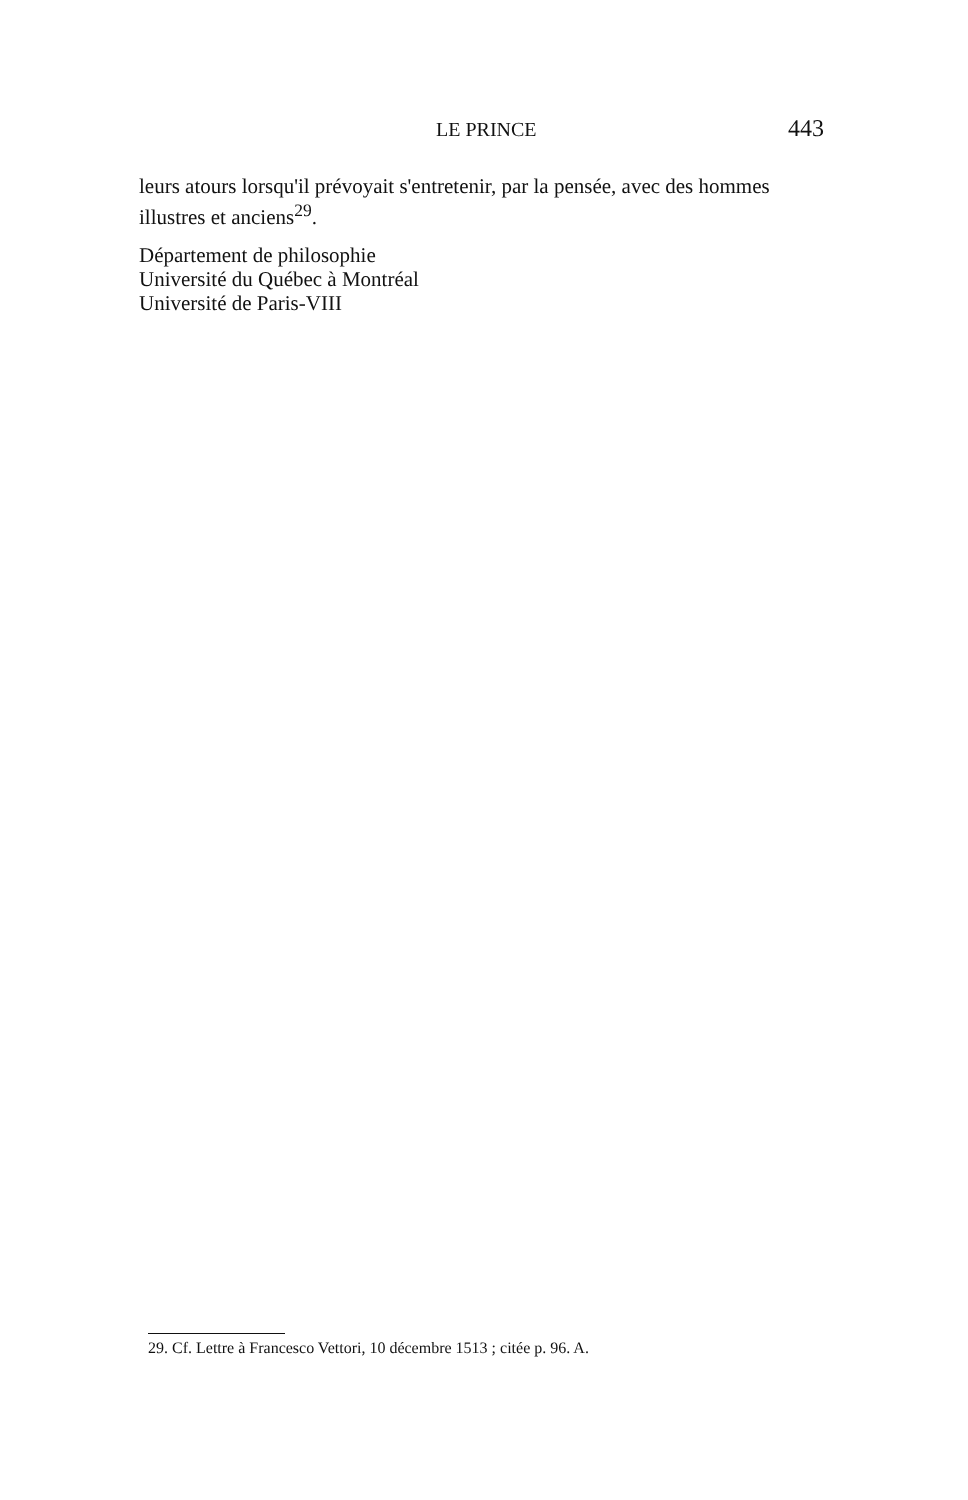LE PRINCE 443
leurs atours lorsqu'il prévoyait s'entretenir, par la pensée, avec des hommes illustres et anciens<sup>29</sup>.
Département de philosophie
Université du Québec à Montréal
Université de Paris-VIII
29. Cf. Lettre à Francesco Vettori, 10 décembre 1513 ; citée p. 96. A.